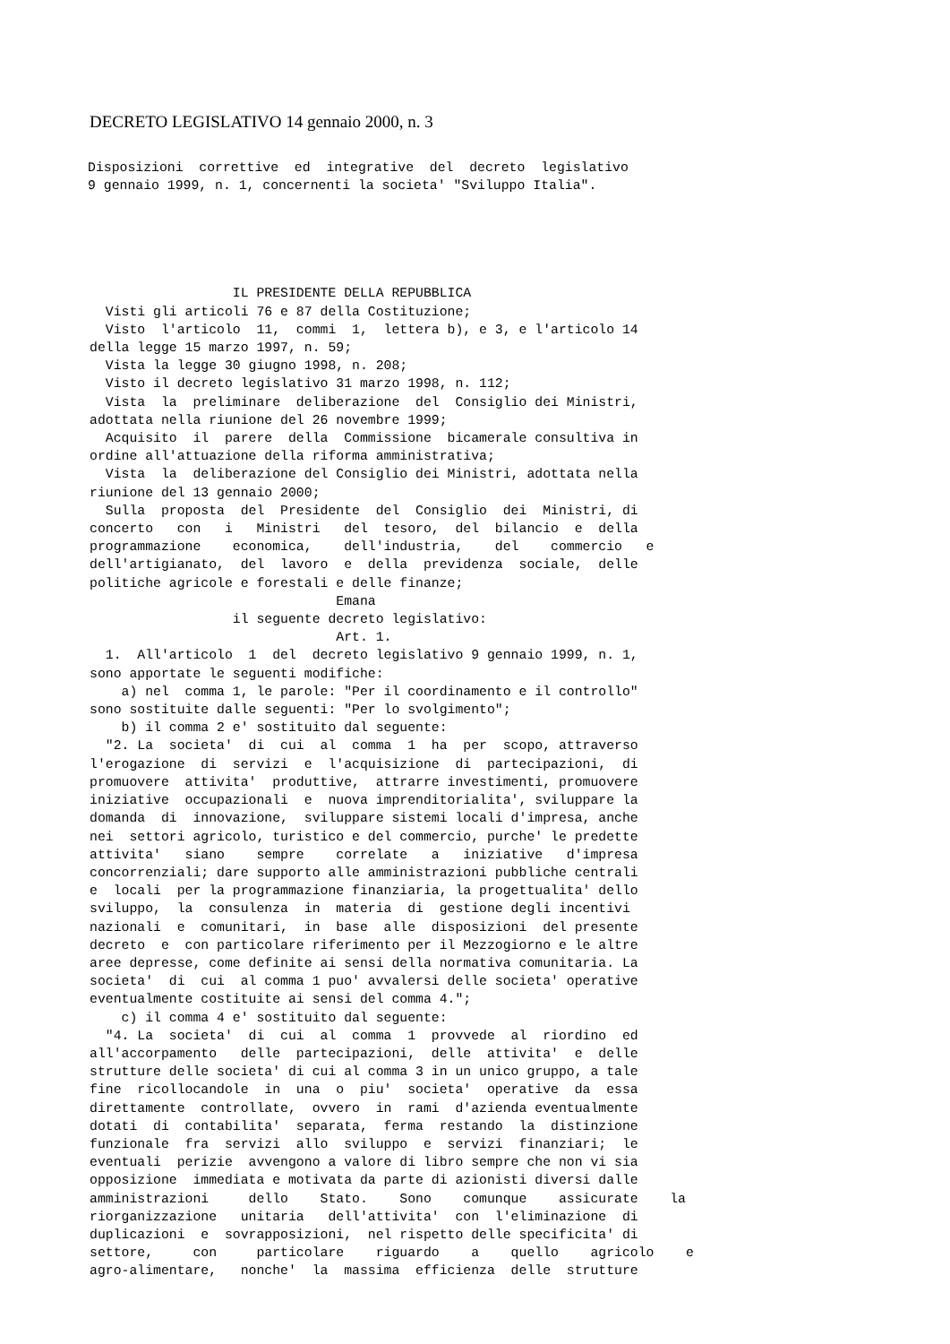DECRETO LEGISLATIVO 14 gennaio 2000, n. 3
Disposizioni  correttive  ed  integrative  del  decreto  legislativo
9 gennaio 1999, n. 1, concernenti la societa' "Sviluppo Italia".
                  IL PRESIDENTE DELLA REPUBBLICA
  Visti gli articoli 76 e 87 della Costituzione;
  Visto  l'articolo  11,  commi  1,  lettera b), e 3, e l'articolo 14
della legge 15 marzo 1997, n. 59;
  Vista la legge 30 giugno 1998, n. 208;
  Visto il decreto legislativo 31 marzo 1998, n. 112;
  Vista  la  preliminare  deliberazione  del  Consiglio dei Ministri,
adottata nella riunione del 26 novembre 1999;
  Acquisito  il  parere  della  Commissione  bicamerale consultiva in
ordine all'attuazione della riforma amministrativa;
  Vista  la  deliberazione del Consiglio dei Ministri, adottata nella
riunione del 13 gennaio 2000;
  Sulla  proposta  del  Presidente  del  Consiglio  dei  Ministri, di
concerto   con   i   Ministri   del  tesoro,  del  bilancio  e  della
programmazione    economica,    dell'industria,    del    commercio   e
dell'artigianato,  del  lavoro  e  della  previdenza  sociale,  delle
politiche agricole e forestali e delle finanze;
                               Emana
                  il seguente decreto legislativo:
                               Art. 1.
  1.  All'articolo  1  del  decreto legislativo 9 gennaio 1999, n. 1,
sono apportate le seguenti modifiche:
    a) nel  comma 1, le parole: "Per il coordinamento e il controllo"
sono sostituite dalle seguenti: "Per lo svolgimento";
    b) il comma 2 e' sostituito dal seguente:
  "2. La  societa'  di  cui  al  comma  1  ha  per  scopo, attraverso
l'erogazione  di  servizi  e  l'acquisizione  di  partecipazioni,  di
promuovere  attivita'  produttive,  attrarre investimenti, promuovere
iniziative  occupazionali  e  nuova imprenditorialita', sviluppare la
domanda  di  innovazione,  sviluppare sistemi locali d'impresa, anche
nei  settori agricolo, turistico e del commercio, purche' le predette
attivita'   siano    sempre    correlate   a   iniziative   d'impresa
concorrenziali; dare supporto alle amministrazioni pubbliche centrali
e  locali  per la programmazione finanziaria, la progettualita' dello
sviluppo,  la  consulenza  in  materia  di  gestione degli incentivi
nazionali  e  comunitari,  in  base  alle  disposizioni  del presente
decreto  e  con particolare riferimento per il Mezzogiorno e le altre
aree depresse, come definite ai sensi della normativa comunitaria. La
societa'  di  cui  al comma 1 puo' avvalersi delle societa' operative
eventualmente costituite ai sensi del comma 4.";
    c) il comma 4 e' sostituito dal seguente:
  "4. La  societa'  di  cui  al  comma  1  provvede  al  riordino  ed
all'accorpamento   delle  partecipazioni,  delle  attivita'  e  delle
strutture delle societa' di cui al comma 3 in un unico gruppo, a tale
fine  ricollocandole  in  una  o  piu'  societa'  operative  da  essa
direttamente  controllate,  ovvero  in  rami  d'azienda eventualmente
dotati  di  contabilita'  separata,  ferma  restando  la  distinzione
funzionale  fra  servizi  allo  sviluppo  e  servizi  finanziari;  le
eventuali  perizie  avvengono a valore di libro sempre che non vi sia
opposizione  immediata e motivata da parte di azionisti diversi dalle
amministrazioni     dello    Stato.    Sono    comunque    assicurate    la
riorganizzazione   unitaria   dell'attivita'  con  l'eliminazione  di
duplicazioni  e  sovrapposizioni,  nel rispetto delle specificita' di
settore,     con     particolare    riguardo    a    quello    agricolo    e
agro-alimentare,   nonche'  la  massima  efficienza  delle  strutture